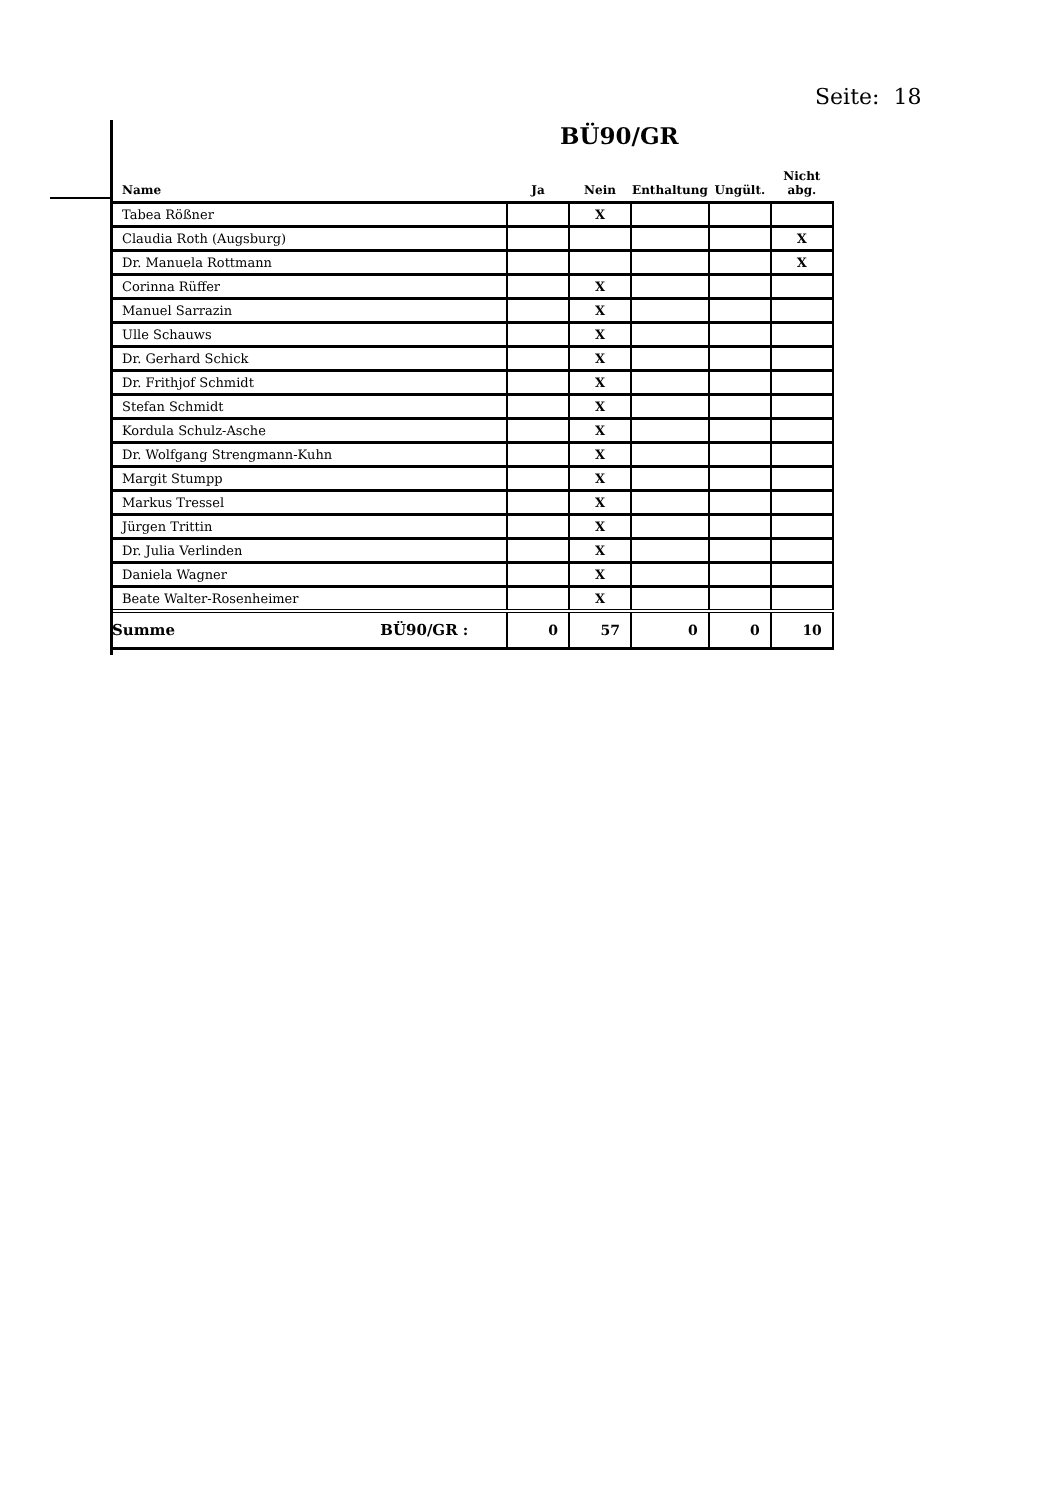Seite: 18
BÜ90/GR
| Name | Ja | Nein | Enthaltung | Ungült. | Nicht abg. |
| --- | --- | --- | --- | --- | --- |
| Tabea Rößner | | X | | | |
| Claudia Roth (Augsburg) | | | | | X |
| Dr. Manuela Rottmann | | | | | X |
| Corinna Rüffer | | X | | | |
| Manuel Sarrazin | | X | | | |
| Ulle Schauws | | X | | | |
| Dr. Gerhard Schick | | X | | | |
| Dr. Frithjof Schmidt | | X | | | |
| Stefan Schmidt | | X | | | |
| Kordula Schulz-Asche | | X | | | |
| Dr. Wolfgang Strengmann-Kuhn | | X | | | |
| Margit Stumpp | | X | | | |
| Markus Tressel | | X | | | |
| Jürgen Trittin | | X | | | |
| Dr. Julia Verlinden | | X | | | |
| Daniela Wagner | | X | | | |
| Beate Walter-Rosenheimer | | X | | | |
| Summe BÜ90/GR : | 0 | 57 | 0 | 0 | 10 |